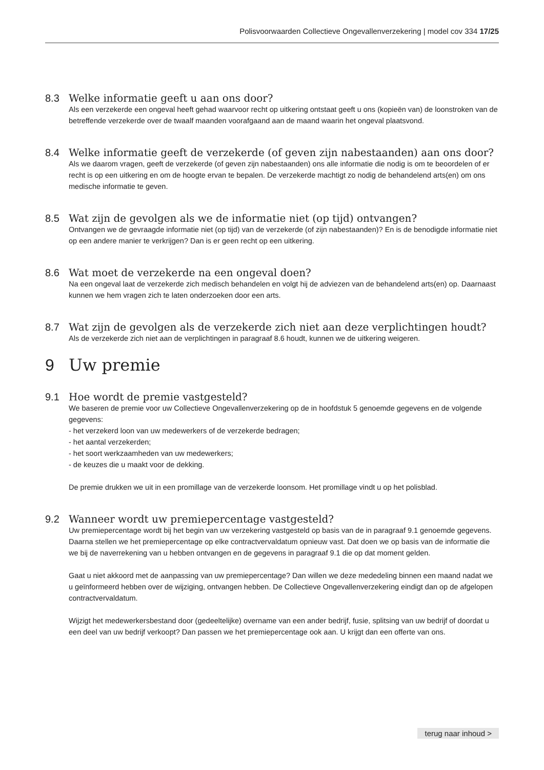Polisvoorwaarden Collectieve Ongevallenverzekering | model cov 334 17/25
8.3 Welke informatie geeft u aan ons door?
Als een verzekerde een ongeval heeft gehad waarvoor recht op uitkering ontstaat geeft u ons (kopieën van) de loonstroken van de betreffende verzekerde over de twaalf maanden voorafgaand aan de maand waarin het ongeval plaatsvond.
8.4 Welke informatie geeft de verzekerde (of geven zijn nabestaanden) aan ons door?
Als we daarom vragen, geeft de verzekerde (of geven zijn nabestaanden) ons alle informatie die nodig is om te beoordelen of er recht is op een uitkering en om de hoogte ervan te bepalen. De verzekerde machtigt zo nodig de behandelend arts(en) om ons medische informatie te geven.
8.5 Wat zijn de gevolgen als we de informatie niet (op tijd) ontvangen?
Ontvangen we de gevraagde informatie niet (op tijd) van de verzekerde (of zijn nabestaanden)? En is de benodigde informatie niet op een andere manier te verkrijgen? Dan is er geen recht op een uitkering.
8.6 Wat moet de verzekerde na een ongeval doen?
Na een ongeval laat de verzekerde zich medisch behandelen en volgt hij de adviezen van de behandelend arts(en) op. Daarnaast kunnen we hem vragen zich te laten onderzoeken door een arts.
8.7 Wat zijn de gevolgen als de verzekerde zich niet aan deze verplichtingen houdt?
Als de verzekerde zich niet aan de verplichtingen in paragraaf 8.6 houdt, kunnen we de uitkering weigeren.
9 Uw premie
9.1 Hoe wordt de premie vastgesteld?
We baseren de premie voor uw Collectieve Ongevallenverzekering op de in hoofdstuk 5 genoemde gegevens en de volgende gegevens:
- het verzekerd loon van uw medewerkers of de verzekerde bedragen;
- het aantal verzekerden;
- het soort werkzaamheden van uw medewerkers;
- de keuzes die u maakt voor de dekking.
De premie drukken we uit in een promillage van de verzekerde loonsom. Het promillage vindt u op het polisblad.
9.2 Wanneer wordt uw premiepercentage vastgesteld?
Uw premiepercentage wordt bij het begin van uw verzekering vastgesteld op basis van de in paragraaf 9.1 genoemde gegevens. Daarna stellen we het premiepercentage op elke contractvervaldatum opnieuw vast. Dat doen we op basis van de informatie die we bij de naverrekening van u hebben ontvangen en de gegevens in paragraaf 9.1 die op dat moment gelden.
Gaat u niet akkoord met de aanpassing van uw premiepercentage? Dan willen we deze mededeling binnen een maand nadat we u geïnformeerd hebben over de wijziging, ontvangen hebben. De Collectieve Ongevallenverzekering eindigt dan op de afgelopen contractvervaldatum.
Wijzigt het medewerkersbestand door (gedeeltelijke) overname van een ander bedrijf, fusie, splitsing van uw bedrijf of doordat u een deel van uw bedrijf verkoopt? Dan passen we het premiepercentage ook aan. U krijgt dan een offerte van ons.
terug naar inhoud >